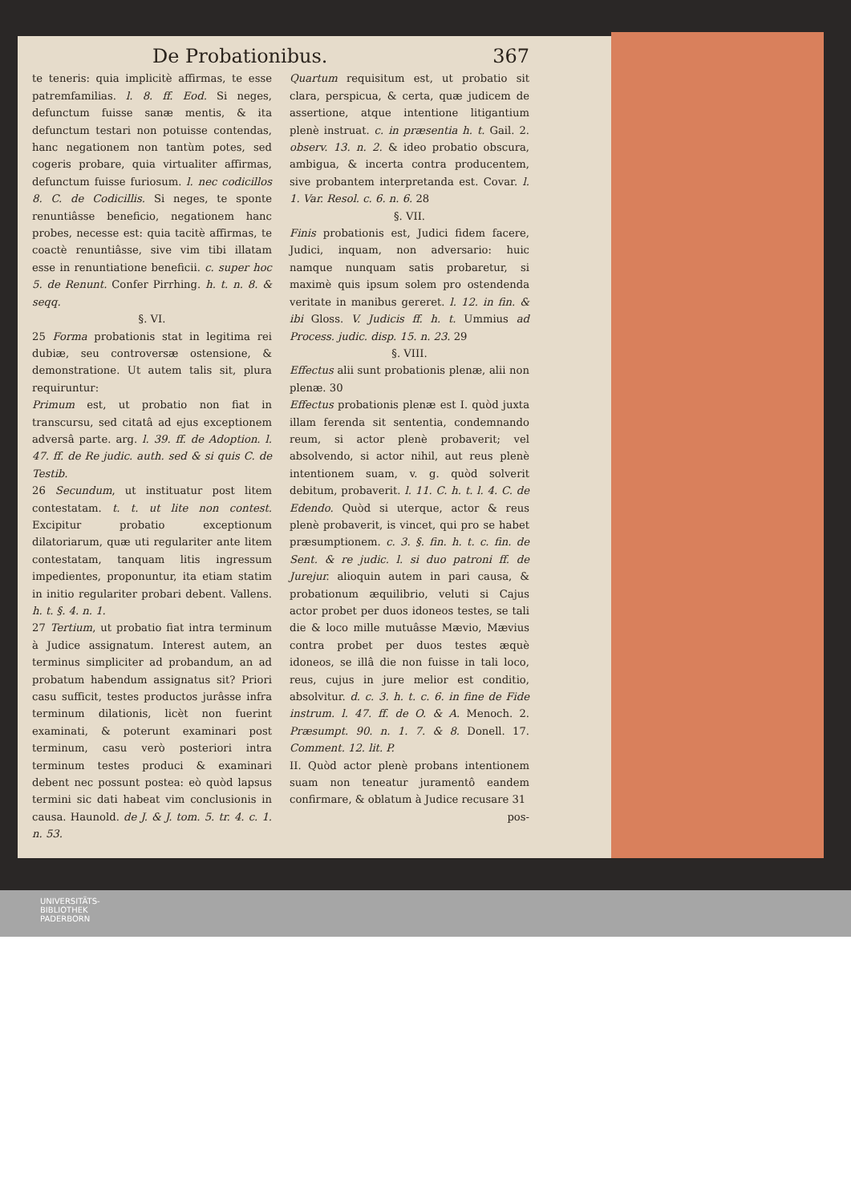De Probationibus. 367
te teneris: quia implicitè affirmas, te esse patremfamilias. l. 8. ff. Eod. Si neges, defunctum fuisse sanæ mentis, & ita defunctum testari non potuisse contendas, hanc negationem non tantùm potes, sed cogeris probare, quia virtualiter affirmas, defunctum fuisse furiosum. l. nec codicillos 8. C. de Codicillis. Si neges, te sponte renuntiâsse beneficio, negationem hanc probes, necesse est: quia tacitè affirmas, te coactè renuntiâsse, sive vim tibi illatam esse in renuntiatione beneficii. c. super hoc 5. de Renunt. Confer Pirrhing. h. t. n. 8. & seqq.
§. VI.
25 Forma probationis stat in legitima rei dubiæ, seu controversæ ostensione, & demonstratione. Ut autem talis sit, plura requiruntur:
Primum est, ut probatio non fiat in transcursu, sed citatâ ad ejus exceptionem adversâ parte. arg. l. 39. ff. de Adoption. l. 47. ff. de Re judic. auth. sed & si quis C. de Testib.
26 Secundum, ut instituatur post litem contestatam. t. t. ut lite non contest. Excipitur probatio exceptionum dilatoriarum, quæ uti regulariter ante litem contestatam, tanquam litis ingressum impedientes, proponuntur, ita etiam statim in initio regulariter probari debent. Vallens. h. t. §. 4. n. 1.
27 Tertium, ut probatio fiat intra terminum à Judice assignatum. Interest autem, an terminus simpliciter ad probandum, an ad probatum habendum assignatus sit? Priori casu sufficit, testes productos jurâsse infra terminum dilationis, licèt non fuerint examinati, & poterunt examinari post terminum, casu verò posteriori intra terminum testes produci & examinari debent nec possunt postea: eò quòd lapsus termini sic dati habeat vim conclusionis in causa. Haunold. de J. & J. tom. 5. tr. 4. c. 1. n. 53.
Quartum requisitum est, ut probatio sit clara, perspicua, & certa, quæ judicem de assertione, atque intentione litigantium plenè instruat. c. in præsentia h. t. Gail. 2. observ. 13. n. 2. & ideo probatio obscura, ambigua, & incerta contra producentem, sive probantem interpretanda est. Covar. l. 1. Var. Resol. c. 6. n. 6. 28
§. VII.
Finis probationis est, Judici fidem facere, Judici, inquam, non adversario: huic namque nunquam satis probaretur, si maximè quis ipsum solem pro ostendenda veritate in manibus gereret. l. 12. in fin. & ibi Gloss. V. Judicis ff. h. t. Ummius ad Process. judic. disp. 15. n. 23. 29
§. VIII.
Effectus alii sunt probationis plenæ, alii non plenæ. 30
Effectus probationis plenæ est I. quòd juxta illam ferenda sit sententia, condemnando reum, si actor plenè probaverit; vel absolvendo, si actor nihil, aut reus plenè intentionem suam, v. g. quòd solverit debitum, probaverit. l. 11. C. h. t. l. 4. C. de Edendo. Quòd si uterque, actor & reus plenè probaverit, is vincet, qui pro se habet præsumptionem. c. 3. §. fin. h. t. c. fin. de Sent. & re judic. l. si duo patroni ff. de Jurejur. alioquin autem in pari causa, & probationum æquilibrio, veluti si Cajus actor probet per duos idoneos testes, se tali die & loco mille mutuâsse Mævio, Mævius contra probet per duos testes æquè idoneos, se illâ die non fuisse in tali loco, reus, cujus in jure melior est conditio, absolvitur. d. c. 3. h. t. c. 6. in fine de Fide instrum. l. 47. ff. de O. & A. Menoch. 2. Præsumpt. 90. n. 1. 7. & 8. Donell. 17. Comment. 12. lit. P.
II. Quòd actor plenè probans intentionem suam non teneatur juramentô eandem confirmare, & oblatum à Judice recusare 31
pos-
UNIVERSITÄTS-
BIBLIOTHEK
PADERBORN